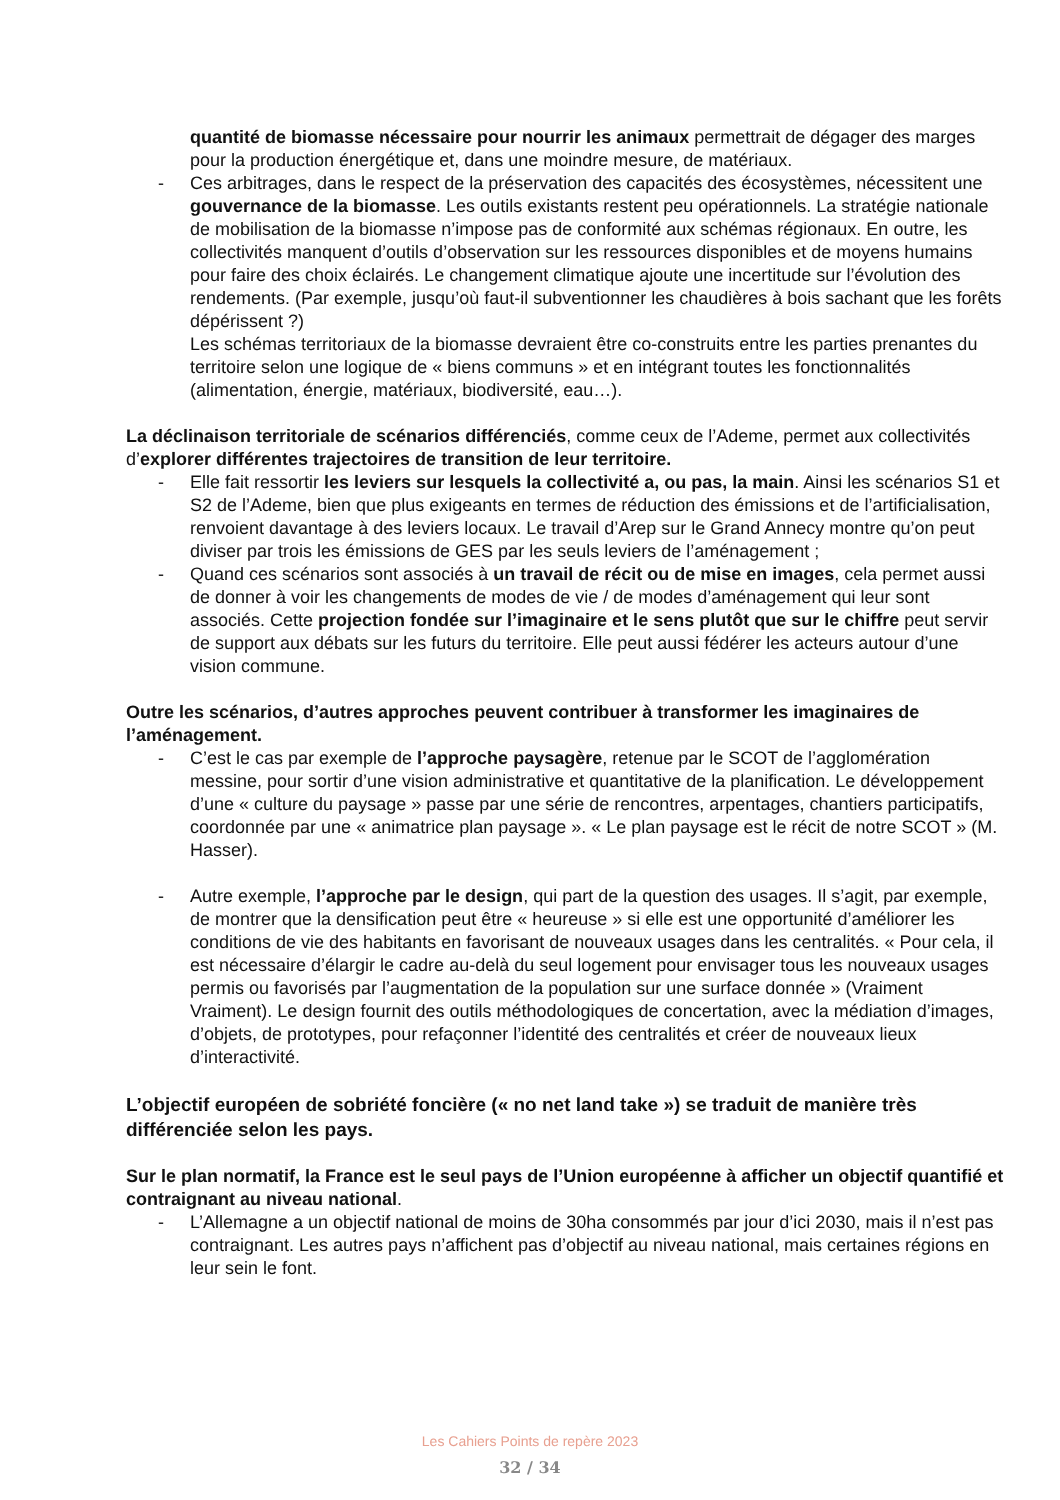quantité de biomasse nécessaire pour nourrir les animaux permettrait de dégager des marges pour la production énergétique et, dans une moindre mesure, de matériaux.
- Ces arbitrages, dans le respect de la préservation des capacités des écosystèmes, nécessitent une gouvernance de la biomasse. Les outils existants restent peu opérationnels. La stratégie nationale de mobilisation de la biomasse n’impose pas de conformité aux schémas régionaux. En outre, les collectivités manquent d’outils d’observation sur les ressources disponibles et de moyens humains pour faire des choix éclairés. Le changement climatique ajoute une incertitude sur l’évolution des rendements. (Par exemple, jusqu’où faut-il subventionner les chaudières à bois sachant que les forêts dépérissent ?)
Les schémas territoriaux de la biomasse devraient être co-construits entre les parties prenantes du territoire selon une logique de « biens communs » et en intégrant toutes les fonctionnalités (alimentation, énergie, matériaux, biodiversité, eau…).
La déclinaison territoriale de scénarios différenciés, comme ceux de l’Ademe, permet aux collectivités d’explorer différentes trajectoires de transition de leur territoire.
- Elle fait ressortir les leviers sur lesquels la collectivité a, ou pas, la main. Ainsi les scénarios S1 et S2 de l’Ademe, bien que plus exigeants en termes de réduction des émissions et de l’artificialisation, renvoient davantage à des leviers locaux. Le travail d’Arep sur le Grand Annecy montre qu’on peut diviser par trois les émissions de GES par les seuls leviers de l’aménagement ;
- Quand ces scénarios sont associés à un travail de récit ou de mise en images, cela permet aussi de donner à voir les changements de modes de vie / de modes d’aménagement qui leur sont associés. Cette projection fondée sur l’imaginaire et le sens plutôt que sur le chiffre peut servir de support aux débats sur les futurs du territoire. Elle peut aussi fédérer les acteurs autour d’une vision commune.
Outre les scénarios, d’autres approches peuvent contribuer à transformer les imaginaires de l’aménagement.
- C’est le cas par exemple de l’approche paysagère, retenue par le SCOT de l’agglomération messine, pour sortir d’une vision administrative et quantitative de la planification. Le développement d’une « culture du paysage » passe par une série de rencontres, arpentages, chantiers participatifs, coordonnée par une « animatrice plan paysage ». « Le plan paysage est le récit de notre SCOT » (M. Hasser).
- Autre exemple, l’approche par le design, qui part de la question des usages. Il s’agit, par exemple, de montrer que la densification peut être « heureuse » si elle est une opportunité d’améliorer les conditions de vie des habitants en favorisant de nouveaux usages dans les centralités. « Pour cela, il est nécessaire d’élargir le cadre au-delà du seul logement pour envisager tous les nouveaux usages permis ou favorisés par l’augmentation de la population sur une surface donnée » (Vraiment Vraiment). Le design fournit des outils méthodologiques de concertation, avec la médiation d’images, d’objets, de prototypes, pour refaçonner l’identité des centralités et créer de nouveaux lieux d’interactivité.
L’objectif européen de sobriété foncière (« no net land take ») se traduit de manière très différenciée selon les pays.
Sur le plan normatif, la France est le seul pays de l’Union européenne à afficher un objectif quantifié et contraignant au niveau national.
- L’Allemagne a un objectif national de moins de 30ha consommés par jour d’ici 2030, mais il n’est pas contraignant. Les autres pays n’affichent pas d’objectif au niveau national, mais certaines régions en leur sein le font.
Les Cahiers Points de repère 2023
32 / 34